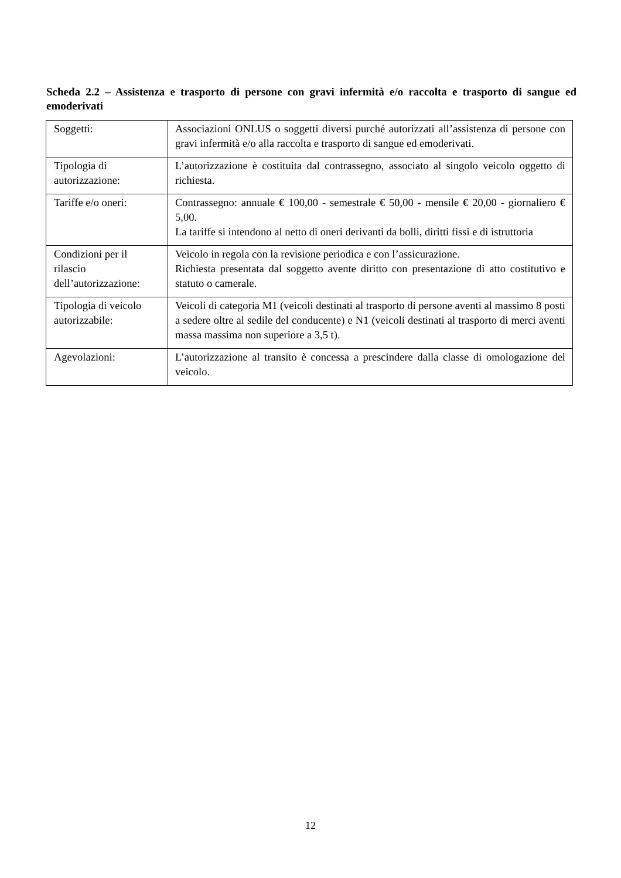Scheda 2.2 – Assistenza e trasporto di persone con gravi infermità e/o raccolta e trasporto di sangue ed emoderivati
| Soggetti: | Associazioni ONLUS o soggetti diversi purché autorizzati all’assistenza di persone con gravi infermità e/o alla raccolta e trasporto di sangue ed emoderivati. |
| Tipologia di autorizzazione: | L’autorizzazione è costituita dal contrassegno, associato al singolo veicolo oggetto di richiesta. |
| Tariffe e/o oneri: | Contrassegno: annuale € 100,00 - semestrale € 50,00 - mensile € 20,00 - giornaliero € 5,00. La tariffe si intendono al netto di oneri derivanti da bolli, diritti fissi e di istruttoria |
| Condizioni per il rilascio dell’autorizzazione: | Veicolo in regola con la revisione periodica e con l’assicurazione. Richiesta presentata dal soggetto avente diritto con presentazione di atto costitutivo e statuto o camerale. |
| Tipologia di veicolo autorizzabile: | Veicoli di categoria M1 (veicoli destinati al trasporto di persone aventi al massimo 8 posti a sedere oltre al sedile del conducente) e N1 (veicoli destinati al trasporto di merci aventi massa massima non superiore a 3,5 t). |
| Agevolazioni: | L’autorizzazione al transito è concessa a prescindere dalla classe di omologazione del veicolo. |
12